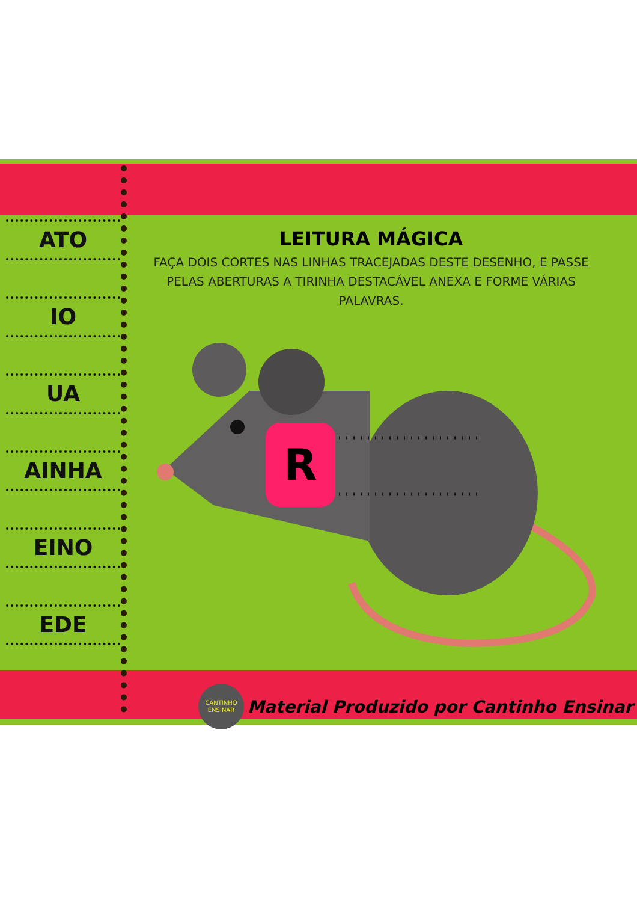ATO
IO
UA
AINHA
EINO
EDE
LEITURA MÁGICA
FAÇA DOIS CORTES NAS LINHAS TRACEJADAS DESTE DESENHO, E PASSE PELAS ABERTURAS A TIRINHA DESTACÁVEL ANEXA E FORME VÁRIAS PALAVRAS.
R
CANTINHO
ENSINAR
Material Produzido por Cantinho Ensinar